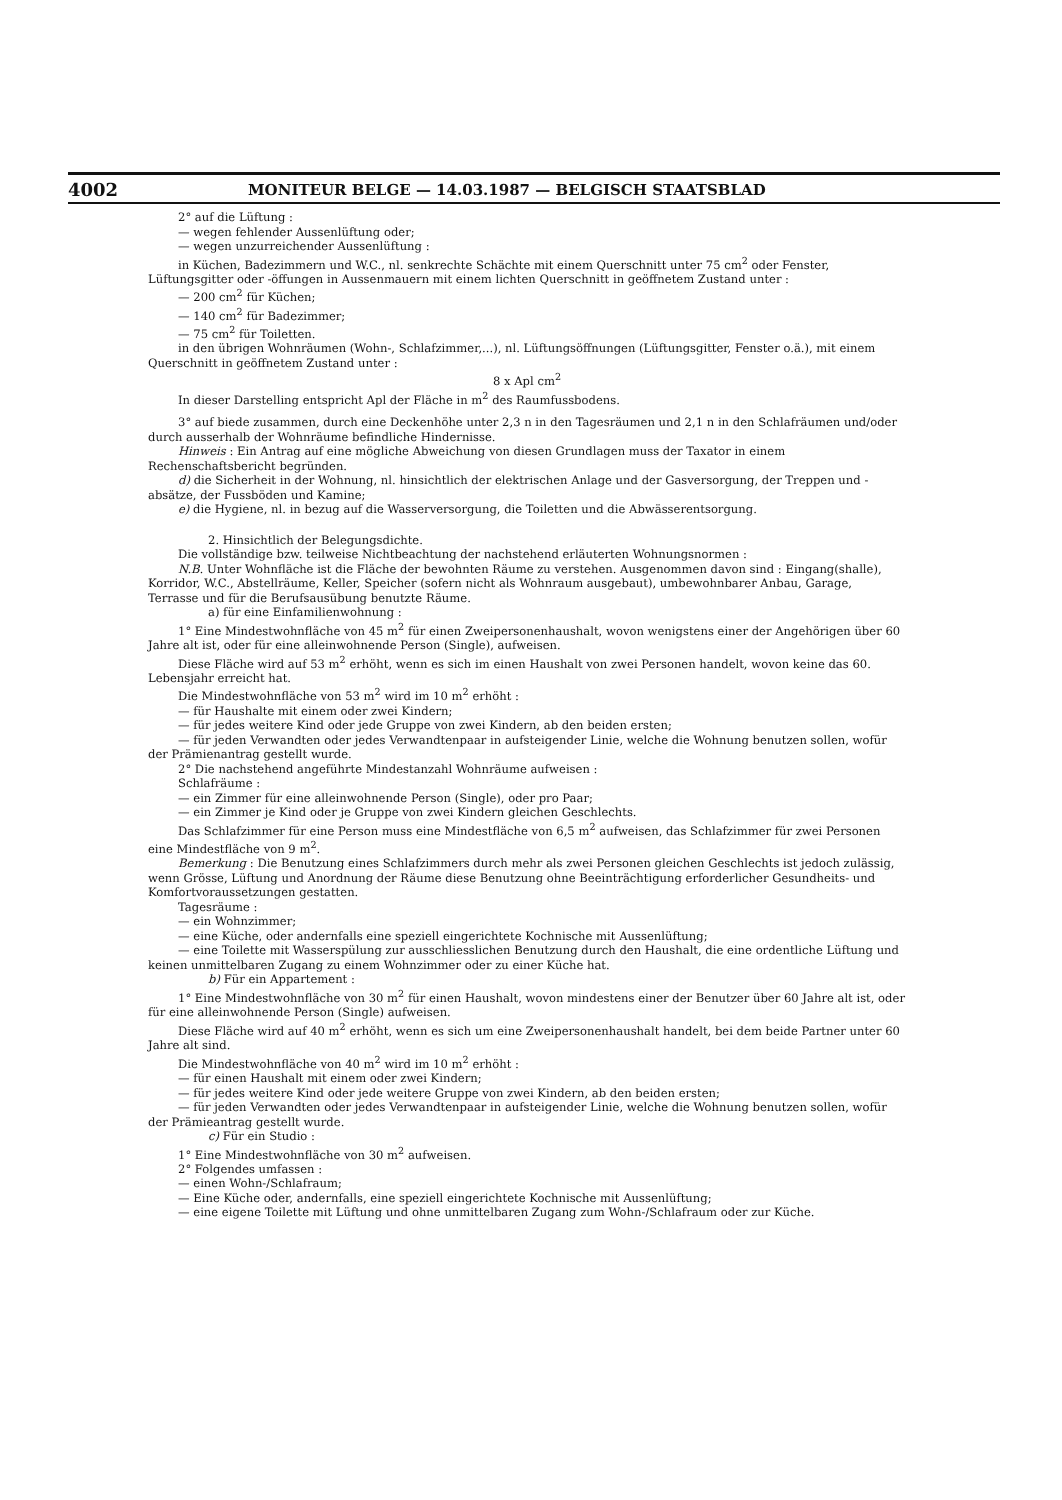4002 MONITEUR BELGE — 14.03.1987 — BELGISCH STAATSBLAD
2° auf die Lüftung :
— wegen fehlender Aussenlüftung oder;
— wegen unzurreichender Aussenlüftung :
in Küchen, Badezimmern und W.C., nl. senkrechte Schächte mit einem Querschnitt unter 75 cm<sup>2</sup> oder Fenster, Lüftungsgitter oder -öffungen in Aussenmauern mit einem lichten Querschnitt in geöffnetem Zustand unter :
— 200 cm<sup>2</sup> für Küchen;
— 140 cm<sup>2</sup> für Badezimmer;
— 75 cm<sup>2</sup> für Toiletten.
in den übrigen Wohnräumen (Wohn-, Schlafzimmer,...), nl. Lüftungsöffnungen (Lüftungsgitter, Fenster o.ä.), mit einem Querschnitt in geöffnetem Zustand unter :
8 x Apl cm<sup>2</sup>
In dieser Darstelling entspricht Apl der Fläche in m<sup>2</sup> des Raumfussbodens.
3° auf biede zusammen, durch eine Deckenhöhe unter 2,3 n in den Tagesräumen und 2,1 n in den Schlafräumen und/oder durch ausserhalb der Wohnräume befindliche Hindernisse.
Hinweis : Ein Antrag auf eine mögliche Abweichung von diesen Grundlagen muss der Taxator in einem Rechenschaftsbericht begründen.
d) die Sicherheit in der Wohnung, nl. hinsichtlich der elektrischen Anlage und der Gasversorgung, der Treppen und -absätze, der Fussböden und Kamine;
e) die Hygiene, nl. in bezug auf die Wasserversorgung, die Toiletten und die Abwässerentsorgung.
2. Hinsichtlich der Belegungsdichte.
Die vollständige bzw. teilweise Nichtbeachtung der nachstehend erläuterten Wohnungsnormen :
N.B. Unter Wohnfläche ist die Fläche der bewohnten Räume zu verstehen. Ausgenommen davon sind : Eingang(shalle), Korridor, W.C., Abstellräume, Keller, Speicher (sofern nicht als Wohnraum ausgebaut), umbewohnbarer Anbau, Garage, Terrasse und für die Berufsausübung benutzte Räume.
a) für eine Einfamilienwohnung :
1° Eine Mindestwohnfläche von 45 m<sup>2</sup> für einen Zweipersonenhaushalt, wovon wenigstens einer der Angehörigen über 60 Jahre alt ist, oder für eine alleinwohnende Person (Single), aufweisen.
Diese Fläche wird auf 53 m<sup>2</sup> erhöht, wenn es sich im einen Haushalt von zwei Personen handelt, wovon keine das 60. Lebensjahr erreicht hat.
Die Mindestwohnfläche von 53 m<sup>2</sup> wird im 10 m<sup>2</sup> erhöht :
— für Haushalte mit einem oder zwei Kindern;
— für jedes weitere Kind oder jede Gruppe von zwei Kindern, ab den beiden ersten;
— für jeden Verwandten oder jedes Verwandtenpaar in aufsteigender Linie, welche die Wohnung benutzen sollen, wofür der Prämienantrag gestellt wurde.
2° Die nachstehend angeführte Mindestanzahl Wohnräume aufweisen :
Schlafräume :
— ein Zimmer für eine alleinwohnende Person (Single), oder pro Paar;
— ein Zimmer je Kind oder je Gruppe von zwei Kindern gleichen Geschlechts.
Das Schlafzimmer für eine Person muss eine Mindestfläche von 6,5 m<sup>2</sup> aufweisen, das Schlafzimmer für zwei Personen eine Mindestfläche von 9 m<sup>2</sup>.
Bemerkung : Die Benutzung eines Schlafzimmers durch mehr als zwei Personen gleichen Geschlechts ist jedoch zulässig, wenn Grösse, Lüftung und Anordnung der Räume diese Benutzung ohne Beeinträchtigung erforderlicher Gesundheits- und Komfortvoraussetzungen gestatten.
Tagesräume :
— ein Wohnzimmer;
— eine Küche, oder andernfalls eine speziell eingerichtete Kochnische mit Aussenlüftung;
— eine Toilette mit Wasserspülung zur ausschliesslichen Benutzung durch den Haushalt, die eine ordentliche Lüftung und keinen unmittelbaren Zugang zu einem Wohnzimmer oder zu einer Küche hat.
b) Für ein Appartement :
1° Eine Mindestwohnfläche von 30 m<sup>2</sup> für einen Haushalt, wovon mindestens einer der Benutzer über 60 Jahre alt ist, oder für eine alleinwohnende Person (Single) aufweisen.
Diese Fläche wird auf 40 m<sup>2</sup> erhöht, wenn es sich um eine Zweipersonenhaushalt handelt, bei dem beide Partner unter 60 Jahre alt sind.
Die Mindestwohnfläche von 40 m<sup>2</sup> wird im 10 m<sup>2</sup> erhöht :
— für einen Haushalt mit einem oder zwei Kindern;
— für jedes weitere Kind oder jede weitere Gruppe von zwei Kindern, ab den beiden ersten;
— für jeden Verwandten oder jedes Verwandtenpaar in aufsteigender Linie, welche die Wohnung benutzen sollen, wofür der Prämieantrag gestellt wurde.
c) Für ein Studio :
1° Eine Mindestwohnfläche von 30 m<sup>2</sup> aufweisen.
2° Folgendes umfassen :
— einen Wohn-/Schlafraum;
— Eine Küche oder, andernfalls, eine speziell eingerichtete Kochnische mit Aussenlüftung;
— eine eigene Toilette mit Lüftung und ohne unmittelbaren Zugang zum Wohn-/Schlafraum oder zur Küche.